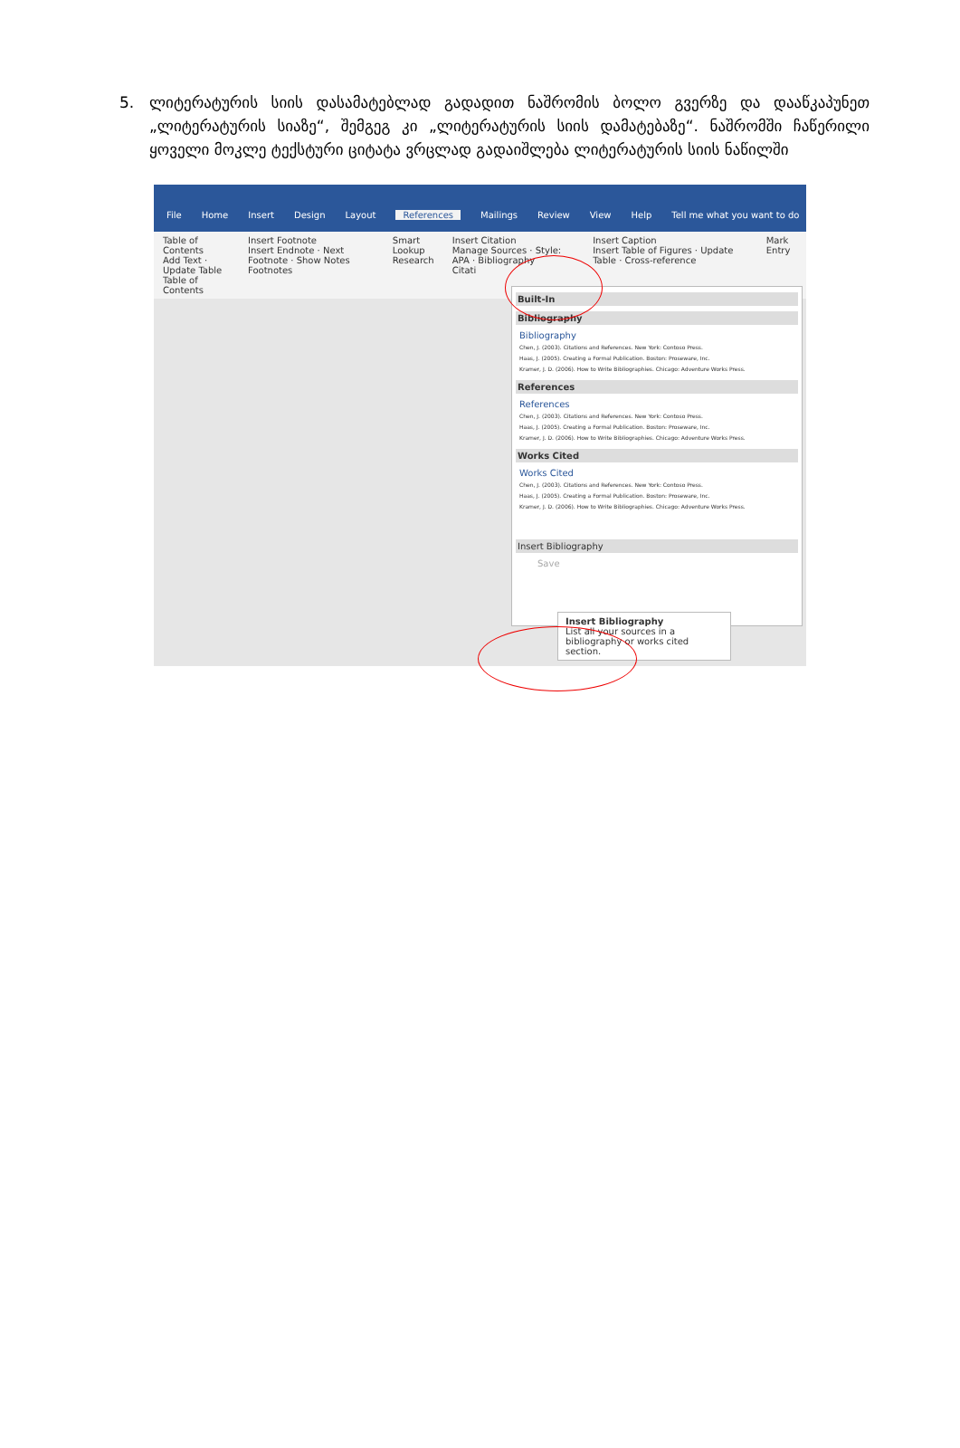5. ლიტერატურის სიის დასამატებლად გადადით ნაშრომის ბოლო გვერზე და დააწკაპუნეთ „ლიტერატურის სიაზე“, შემგეგ კი „ლიტერატურის სიის დამატებაზე“. ნაშრომში ჩაწერილი ყოველი მოკლე ტექსტური ციტატა ვრცლად გადაიშლება ლიტერატურის სიის ნაწილში
File Home Insert Design Layout References Mailings Review View Help Tell me what you want to do
Table of Contents
Add Text · Update Table
Table of Contents
Insert Footnote
Insert Endnote · Next Footnote · Show Notes
Footnotes
Smart Lookup
Research
Insert Citation
Manage Sources · Style: APA · Bibliography
Citati
Insert Caption
Insert Table of Figures · Update Table · Cross-reference
Mark Entry
Built-In
Bibliography
Bibliography
Chen, J. (2003). Citations and References. New York: Contoso Press.
Haas, J. (2005). Creating a Formal Publication. Boston: Proseware, Inc.
Kramer, J. D. (2006). How to Write Bibliographies. Chicago: Adventure Works Press.
References
References
Chen, J. (2003). Citations and References. New York: Contoso Press.
Haas, J. (2005). Creating a Formal Publication. Boston: Proseware, Inc.
Kramer, J. D. (2006). How to Write Bibliographies. Chicago: Adventure Works Press.
Works Cited
Works Cited
Chen, J. (2003). Citations and References. New York: Contoso Press.
Haas, J. (2005). Creating a Formal Publication. Boston: Proseware, Inc.
Kramer, J. D. (2006). How to Write Bibliographies. Chicago: Adventure Works Press.
Insert Bibliography
Save
Insert Bibliography
List all your sources in a bibliography or works cited section.